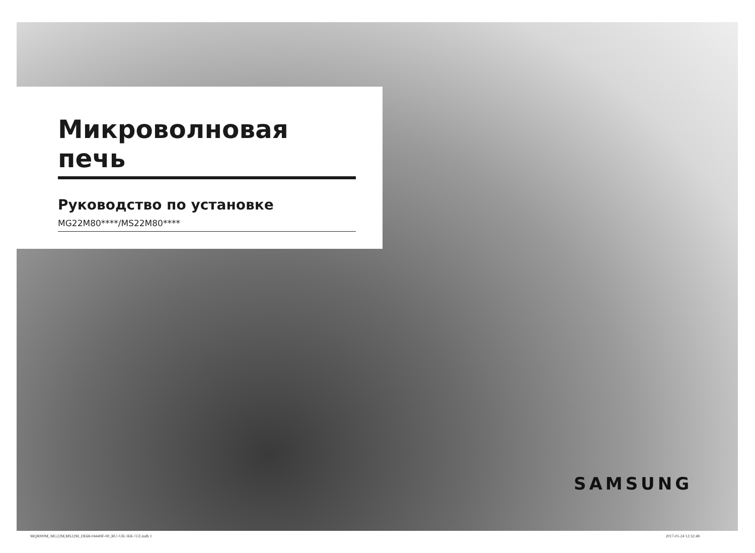Микроволновая печь
Руководство по установке
MG22M80****/MS22M80****
SAMSUNG
MQ8000M_MG22M,MS22M_DE68-04449F-00_RU+UK+KK+UZ.indb 1 2017-01-24 12:32:48